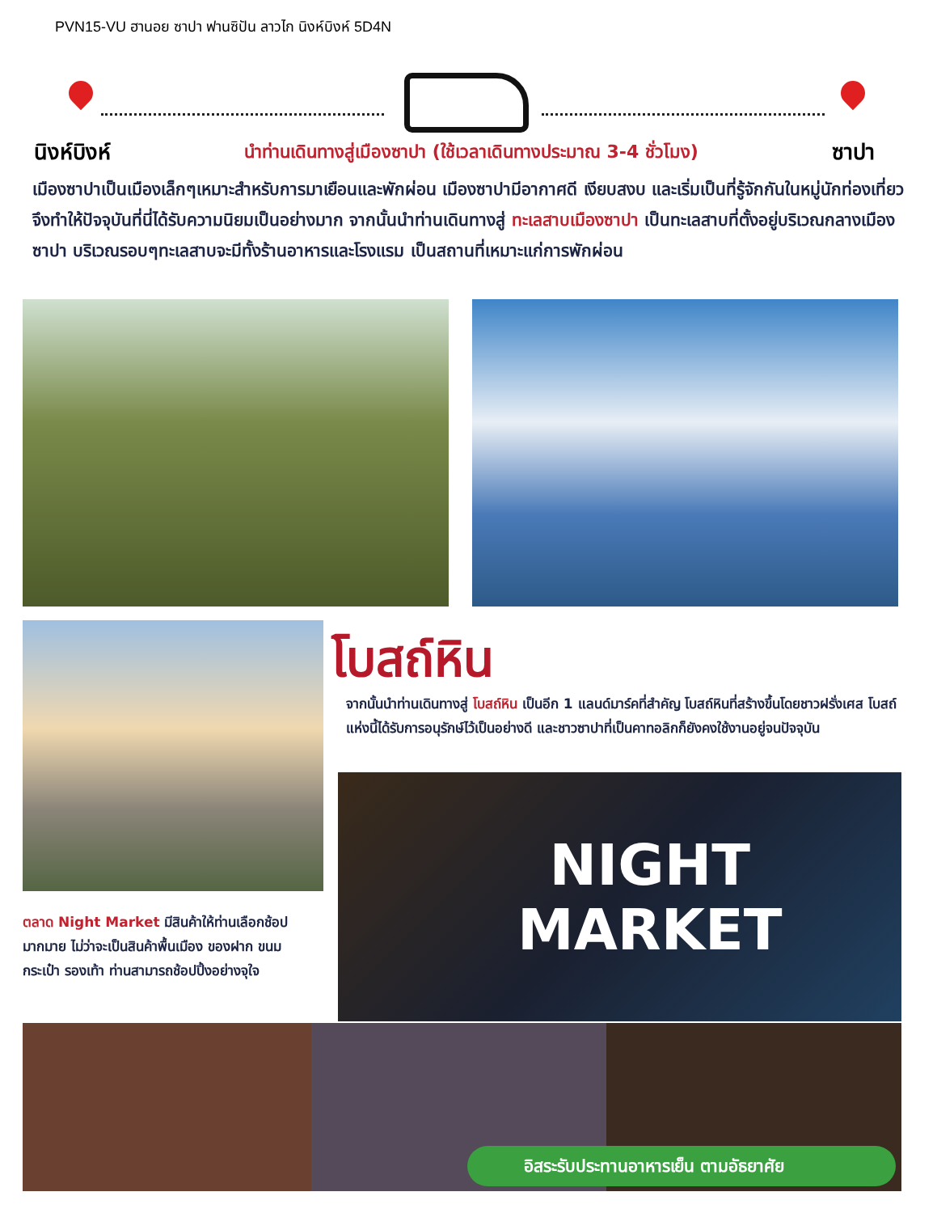PVN15-VU ฮานอย ซาปา ฟานซิปัน ลาวไก นิงห์บิงห์ 5D4N
นิงห์บิงห์ นำท่านเดินทางสู่เมืองซาปา (ใช้เวลาเดินทางประมาณ 3-4 ชั่วโมง) ซาปา
เมืองซาปาเป็นเมืองเล็กๆเหมาะสำหรับการมาเยือนและพักผ่อน เมืองซาปามีอากาศดี เงียบสงบ และเริ่มเป็นที่รู้จักกันในหมู่นักท่องเที่ยว จึงทำให้ปัจจุบันที่นี่ได้รับความนิยมเป็นอย่างมาก จากนั้นนำท่านเดินทางสู่ ทะเลสาบเมืองซาปา เป็นทะเลสาบที่ตั้งอยู่บริเวณกลางเมืองซาปา บริเวณรอบๆทะเลสาบจะมีทั้งร้านอาหารและโรงแรม เป็นสถานที่เหมาะแก่การพักผ่อน
โบสถ์หิน
จากนั้นนำท่านเดินทางสู่ โบสถ์หิน เป็นอีก 1 แลนด์มาร์คที่สำคัญ โบสถ์หินที่สร้างขึ้นโดยชาวฝรั่งเศส โบสถ์แห่งนี้ได้รับการอนุรักษ์ไว้เป็นอย่างดี และชาวซาปาที่เป็นคาทอลิกก็ยังคงใช้งานอยู่จนปัจจุบัน
NIGHT
MARKET
ตลาด Night Market มีสินค้าให้ท่านเลือกช้อป มากมาย ไม่ว่าจะเป็นสินค้าพื้นเมือง ของฝาก ขนม กระเป๋า รองเท้า ท่านสามารถช้อปปิ้งอย่างจุใจ
อิสระรับประทานอาหารเย็น ตามอัธยาศัย